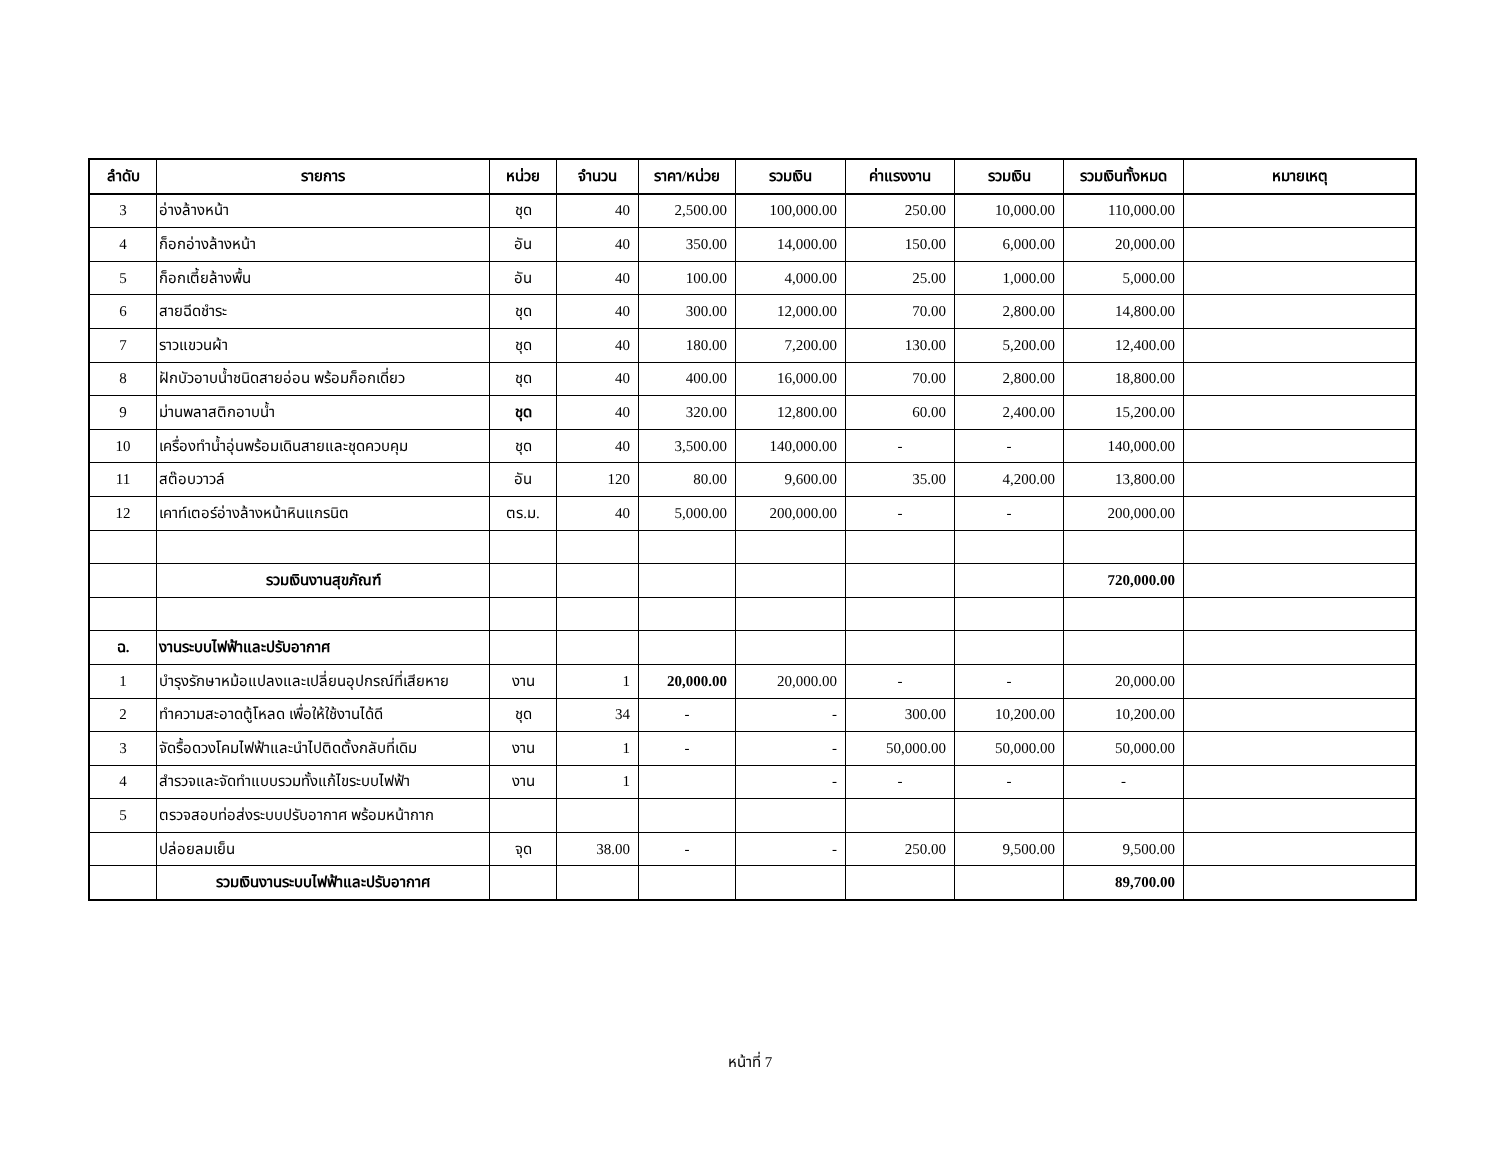| ลำดับ | รายการ | หน่วย | จำนวน | ราคา/หน่วย | รวมเงิน | ค่าแรงงาน | รวมเงิน | รวมเงินทั้งหมด | หมายเหตุ |
| --- | --- | --- | --- | --- | --- | --- | --- | --- | --- |
| 3 | อ่างล้างหน้า | ชุด | 40 | 2,500.00 | 100,000.00 | 250.00 | 10,000.00 | 110,000.00 | |
| 4 | ก็อกอ่างล้างหน้า | อัน | 40 | 350.00 | 14,000.00 | 150.00 | 6,000.00 | 20,000.00 | |
| 5 | ก็อกเตี้ยล้างพื้น | อัน | 40 | 100.00 | 4,000.00 | 25.00 | 1,000.00 | 5,000.00 | |
| 6 | สายฉีดชำระ | ชุด | 40 | 300.00 | 12,000.00 | 70.00 | 2,800.00 | 14,800.00 | |
| 7 | ราวแขวนผ้า | ชุด | 40 | 180.00 | 7,200.00 | 130.00 | 5,200.00 | 12,400.00 | |
| 8 | ฝักบัวอาบน้ำชนิดสายอ่อน พร้อมก็อกเดี่ยว | ชุด | 40 | 400.00 | 16,000.00 | 70.00 | 2,800.00 | 18,800.00 | |
| 9 | ม่านพลาสติกอาบน้ำ | ชุด | 40 | 320.00 | 12,800.00 | 60.00 | 2,400.00 | 15,200.00 | |
| 10 | เครื่องทำน้ำอุ่นพร้อมเดินสายและชุดควบคุม | ชุด | 40 | 3,500.00 | 140,000.00 | - | - | 140,000.00 | |
| 11 | สต๊อบวาวล์ | อัน | 120 | 80.00 | 9,600.00 | 35.00 | 4,200.00 | 13,800.00 | |
| 12 | เคาท์เตอร์อ่างล้างหน้าหินแกรนิต | ตร.ม. | 40 | 5,000.00 | 200,000.00 | - | - | 200,000.00 | |
| | รวมเงินงานสุขภัณฑ์ | | | | | | | 720,000.00 | |
| ฉ. | งานระบบไฟฟ้าและปรับอากาศ | | | | | | | | |
| 1 | บำรุงรักษาหม้อแปลงและเปลี่ยนอุปกรณ์ที่เสียหาย | งาน | 1 | 20,000.00 | 20,000.00 | - | - | 20,000.00 | |
| 2 | ทำความสะอาดตู้โหลด เพื่อให้ใช้งานได้ดี | ชุด | 34 | - | - | 300.00 | 10,200.00 | 10,200.00 | |
| 3 | จัดรื้อดวงโคมไฟฟ้าและนำไปติดตั้งกลับที่เดิม | งาน | 1 | - | - | 50,000.00 | 50,000.00 | 50,000.00 | |
| 4 | สำรวจและจัดทำแบบรวมทั้งแก้ไขระบบไฟฟ้า | งาน | 1 | | - | - | - | - | |
| 5 | ตรวจสอบท่อส่งระบบปรับอากาศ พร้อมหน้ากาก | | | | | | | | |
| | ปล่อยลมเย็น | จุด | 38.00 | - | - | 250.00 | 9,500.00 | 9,500.00 | |
| | รวมเงินงานระบบไฟฟ้าและปรับอากาศ | | | | | | | 89,700.00 | |
หน้าที่ 7